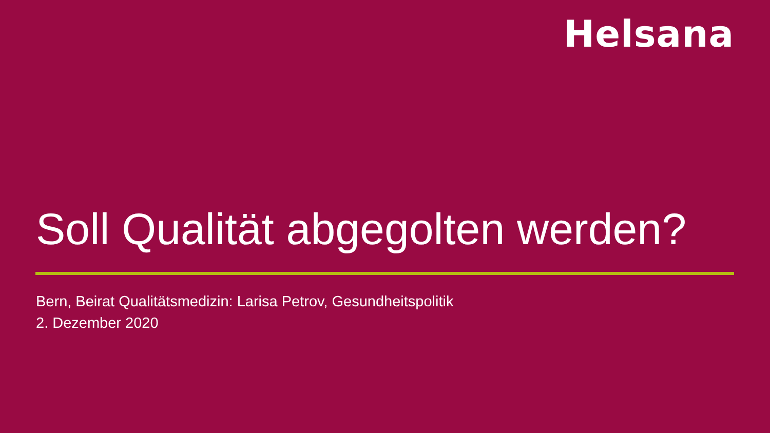Helsana
Soll Qualität abgegolten werden?
Bern, Beirat Qualitätsmedizin: Larisa Petrov, Gesundheitspolitik
2. Dezember 2020